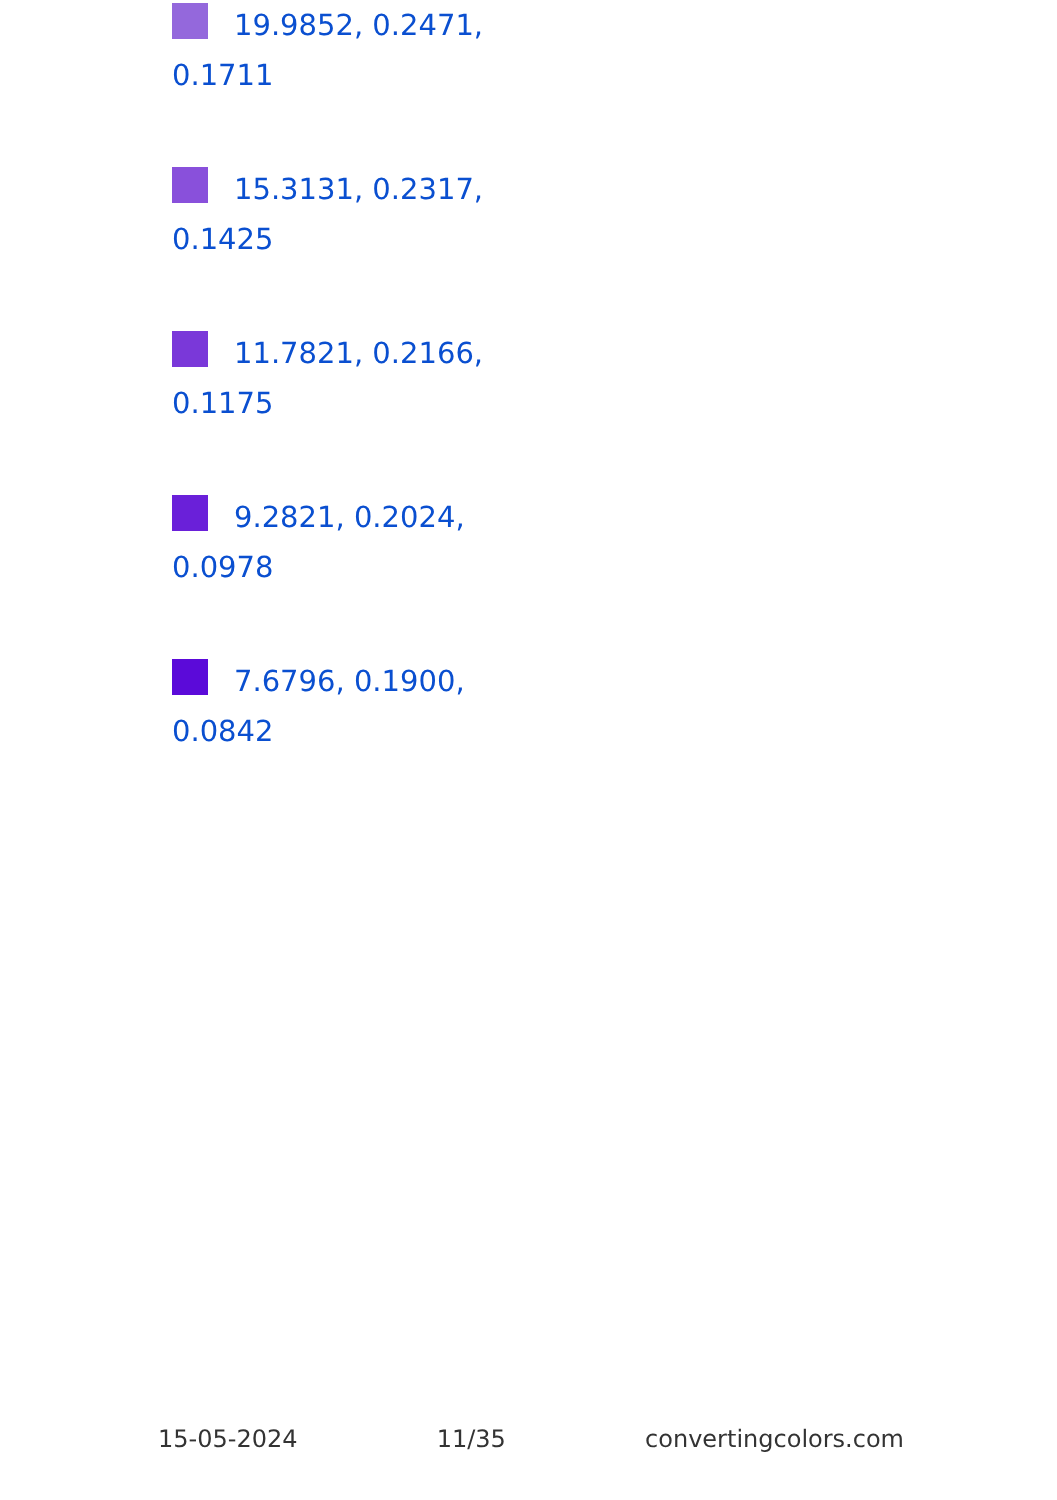19.9852, 0.2471, 0.1711
15.3131, 0.2317, 0.1425
11.7821, 0.2166, 0.1175
9.2821, 0.2024, 0.0978
7.6796, 0.1900, 0.0842
15-05-2024 11/35 convertingcolors.com